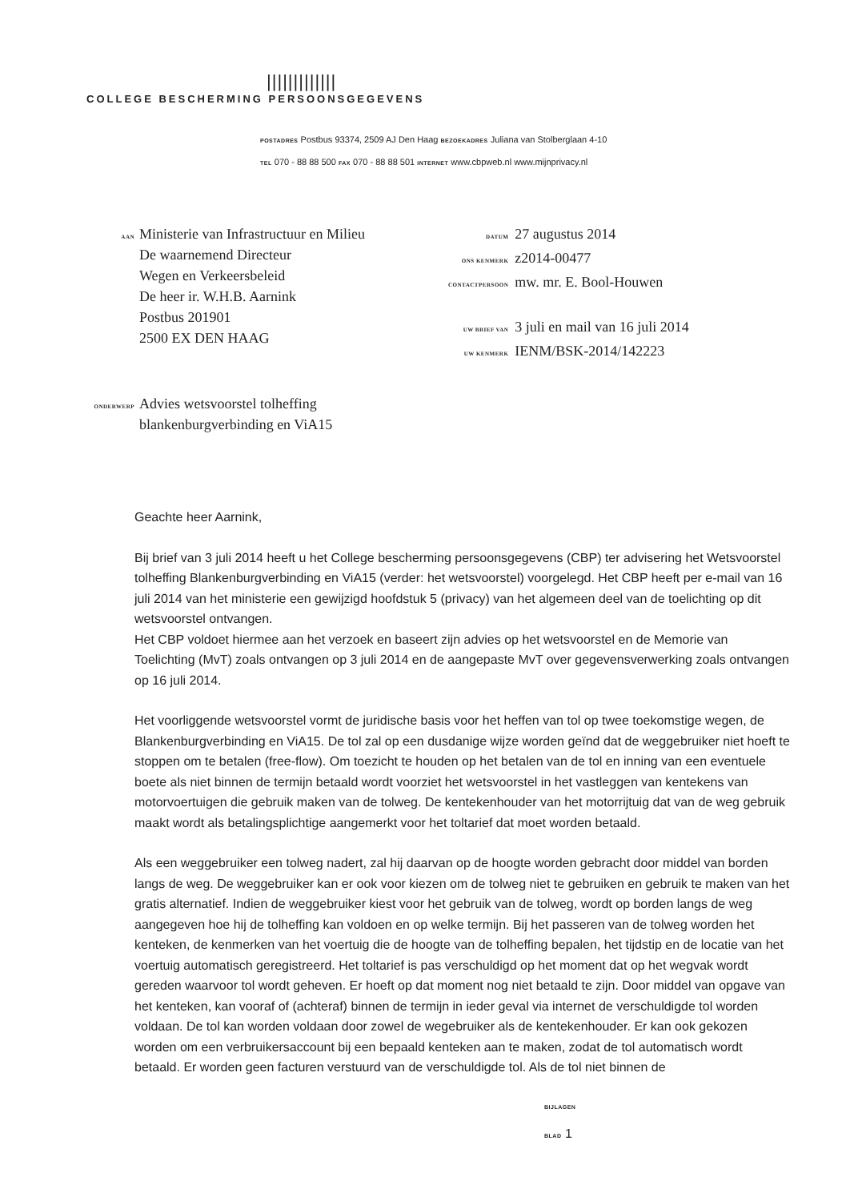|||||||||||||
COLLEGE BESCHERMING PERSOONSGEGEVENS
POSTADRES Postbus 93374, 2509 AJ Den Haag BEZOEKADRES Juliana van Stolberglaan 4-10
TEL 070 - 88 88 500 FAX 070 - 88 88 501 INTERNET www.cbpweb.nl www.mijnprivacy.nl
AAN
Ministerie van Infrastructuur en Milieu
De waarnemend Directeur
Wegen en Verkeersbeleid
De heer ir. W.H.B. Aarnink
Postbus 201901
2500 EX DEN HAAG
| DATUM | 27 augustus 2014 |
| ONS KENMERK | z2014-00477 |
| CONTACTPERSOON | mw. mr. E. Bool-Houwen |
| UW BRIEF VAN | 3 juli en mail van 16 juli 2014 |
| UW KENMERK | IENM/BSK-2014/142223 |
ONDERWERP
Advies wetsvoorstel tolheffing
blankenburgverbinding en ViA15
Geachte heer Aarnink,
Bij brief van 3 juli 2014 heeft u het College bescherming persoonsgegevens (CBP) ter advisering het Wetsvoorstel tolheffing Blankenburgverbinding en ViA15 (verder: het wetsvoorstel) voorgelegd. Het CBP heeft per e-mail van 16 juli 2014 van het ministerie een gewijzigd hoofdstuk 5 (privacy) van het algemeen deel van de toelichting op dit wetsvoorstel ontvangen.
Het CBP voldoet hiermee aan het verzoek en baseert zijn advies op het wetsvoorstel en de Memorie van Toelichting (MvT) zoals ontvangen op 3 juli 2014 en de aangepaste MvT over gegevensverwerking zoals ontvangen op 16 juli 2014.
Het voorliggende wetsvoorstel vormt de juridische basis voor het heffen van tol op twee toekomstige wegen, de Blankenburgverbinding en ViA15. De tol zal op een dusdanige wijze worden geïnd dat de weggebruiker niet hoeft te stoppen om te betalen (free-flow). Om toezicht te houden op het betalen van de tol en inning van een eventuele boete als niet binnen de termijn betaald wordt voorziet het wetsvoorstel in het vastleggen van kentekens van motorvoertuigen die gebruik maken van de tolweg. De kentekenhouder van het motorrijtuig dat van de weg gebruik maakt wordt als betalingsplichtige aangemerkt voor het toltarief dat moet worden betaald.
Als een weggebruiker een tolweg nadert, zal hij daarvan op de hoogte worden gebracht door middel van borden langs de weg. De weggebruiker kan er ook voor kiezen om de tolweg niet te gebruiken en gebruik te maken van het gratis alternatief. Indien de weggebruiker kiest voor het gebruik van de tolweg, wordt op borden langs de weg aangegeven hoe hij de tolheffing kan voldoen en op welke termijn. Bij het passeren van de tolweg worden het kenteken, de kenmerken van het voertuig die de hoogte van de tolheffing bepalen, het tijdstip en de locatie van het voertuig automatisch geregistreerd. Het toltarief is pas verschuldigd op het moment dat op het wegvak wordt gereden waarvoor tol wordt geheven. Er hoeft op dat moment nog niet betaald te zijn. Door middel van opgave van het kenteken, kan vooraf of (achteraf) binnen de termijn in ieder geval via internet de verschuldigde tol worden voldaan. De tol kan worden voldaan door zowel de wegebruiker als de kentekenhouder. Er kan ook gekozen worden om een verbruikersaccount bij een bepaald kenteken aan te maken, zodat de tol automatisch wordt betaald. Er worden geen facturen verstuurd van de verschuldigde tol. Als de tol niet binnen de
BIJLAGEN
BLAD 1